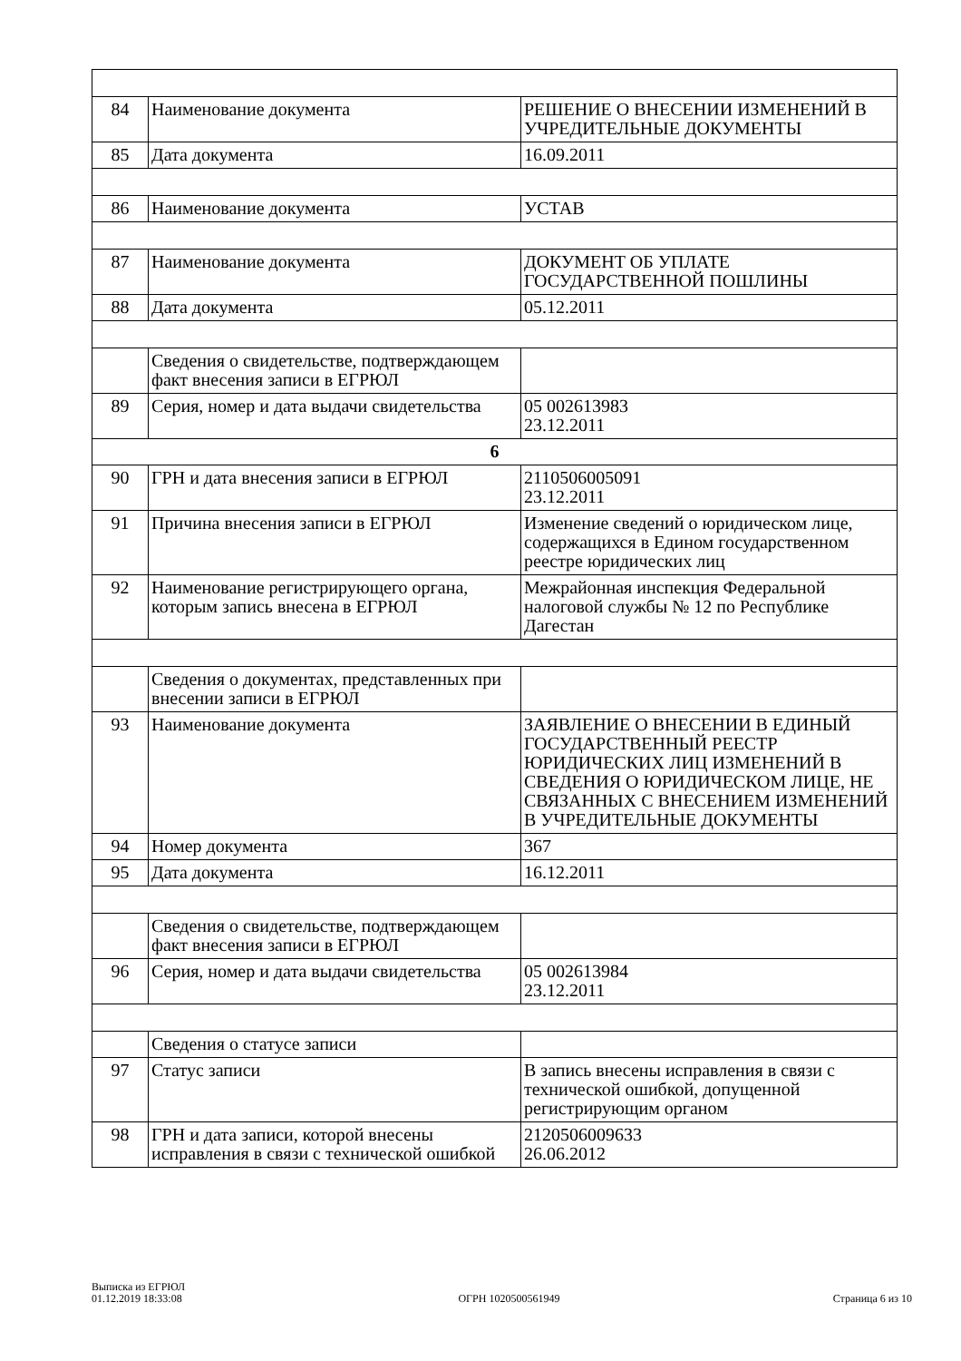| 84 | Наименование документа | РЕШЕНИЕ О ВНЕСЕНИИ ИЗМЕНЕНИЙ В УЧРЕДИТЕЛЬНЫЕ ДОКУМЕНТЫ |
| 85 | Дата документа | 16.09.2011 |
| 86 | Наименование документа | УСТАВ |
| 87 | Наименование документа | ДОКУМЕНТ ОБ УПЛАТЕ ГОСУДАРСТВЕННОЙ ПОШЛИНЫ |
| 88 | Дата документа | 05.12.2011 |
| | Сведения о свидетельстве, подтверждающем факт внесения записи в ЕГРЮЛ | |
| 89 | Серия, номер и дата выдачи свидетельства | 05 002613983 23.12.2011 |
| 6 | | |
| 90 | ГРН и дата внесения записи в ЕГРЮЛ | 2110506005091 23.12.2011 |
| 91 | Причина внесения записи в ЕГРЮЛ | Изменение сведений о юридическом лице, содержащихся в Едином государственном реестре юридических лиц |
| 92 | Наименование регистрирующего органа, которым запись внесена в ЕГРЮЛ | Межрайонная инспекция Федеральной налоговой службы № 12 по Республике Дагестан |
| | Сведения о документах, представленных при внесении записи в ЕГРЮЛ | |
| 93 | Наименование документа | ЗАЯВЛЕНИЕ О ВНЕСЕНИИ В ЕДИНЫЙ ГОСУДАРСТВЕННЫЙ РЕЕСТР ЮРИДИЧЕСКИХ ЛИЦ ИЗМЕНЕНИЙ В СВЕДЕНИЯ О ЮРИДИЧЕСКОМ ЛИЦЕ, НЕ СВЯЗАННЫХ С ВНЕСЕНИЕМ ИЗМЕНЕНИЙ В УЧРЕДИТЕЛЬНЫЕ ДОКУМЕНТЫ |
| 94 | Номер документа | 367 |
| 95 | Дата документа | 16.12.2011 |
| | Сведения о свидетельстве, подтверждающем факт внесения записи в ЕГРЮЛ | |
| 96 | Серия, номер и дата выдачи свидетельства | 05 002613984 23.12.2011 |
| | Сведения о статусе записи | |
| 97 | Статус записи | В запись внесены исправления в связи с технической ошибкой, допущенной регистрирующим органом |
| 98 | ГРН и дата записи, которой внесены исправления в связи с технической ошибкой | 2120506009633 26.06.2012 |
Выписка из ЕГРЮЛ
01.12.2019 18:33:08
ОГРН 1020500561949
Страница 6 из 10